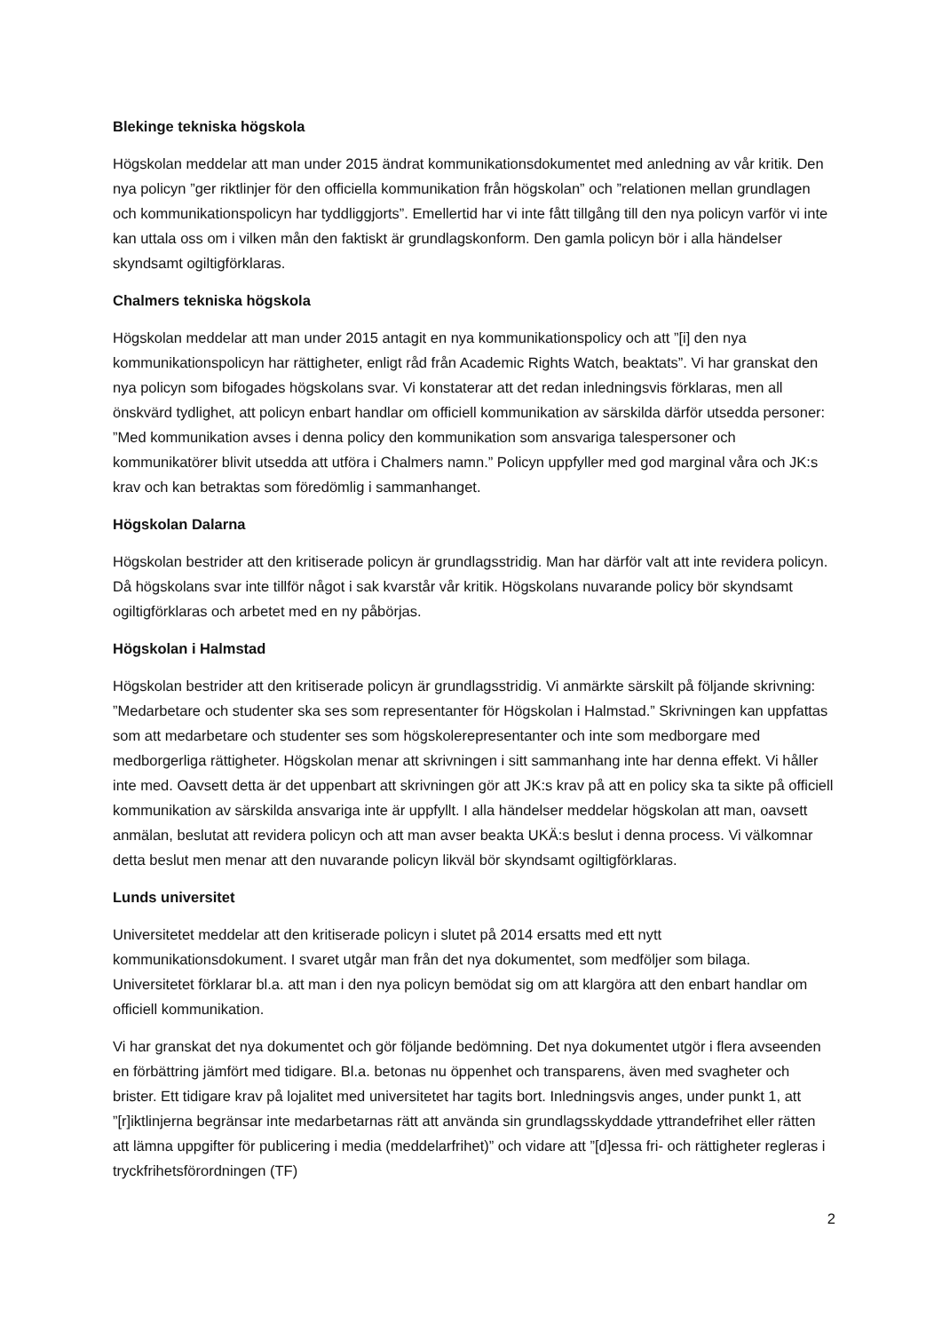Blekinge tekniska högskola
Högskolan meddelar att man under 2015 ändrat kommunikationsdokumentet med anledning av vår kritik. Den nya policyn ”ger riktlinjer för den officiella kommunikation från högskolan” och ”relationen mellan grundlagen och kommunikationspolicyn har tyddliggjorts”. Emellertid har vi inte fått tillgång till den nya policyn varför vi inte kan uttala oss om i vilken mån den faktiskt är grundlagskonform. Den gamla policyn bör i alla händelser skyndsamt ogiltigförklaras.
Chalmers tekniska högskola
Högskolan meddelar att man under 2015 antagit en nya kommunikationspolicy och att ”[i] den nya kommunikationspolicyn har rättigheter, enligt råd från Academic Rights Watch, beaktats”. Vi har granskat den nya policyn som bifogades högskolans svar. Vi konstaterar att det redan inledningsvis förklaras, men all önskvärd tydlighet, att policyn enbart handlar om officiell kommunikation av särskilda därför utsedda personer: ”Med kommunikation avses i denna policy den kommunikation som ansvariga talespersoner och kommunikatörer blivit utsedda att utföra i Chalmers namn.” Policyn uppfyller med god marginal våra och JK:s krav och kan betraktas som föredömlig i sammanhanget.
Högskolan Dalarna
Högskolan bestrider att den kritiserade policyn är grundlagsstridig. Man har därför valt att inte revidera policyn. Då högskolans svar inte tillför något i sak kvarstår vår kritik. Högskolans nuvarande policy bör skyndsamt ogiltigförklaras och arbetet med en ny påbörjas.
Högskolan i Halmstad
Högskolan bestrider att den kritiserade policyn är grundlagsstridig. Vi anmärkte särskilt på följande skrivning: ”Medarbetare och studenter ska ses som representanter för Högskolan i Halmstad.” Skrivningen kan uppfattas som att medarbetare och studenter ses som högskolerepresentanter och inte som medborgare med medborgerliga rättigheter. Högskolan menar att skrivningen i sitt sammanhang inte har denna effekt. Vi håller inte med. Oavsett detta är det uppenbart att skrivningen gör att JK:s krav på att en policy ska ta sikte på officiell kommunikation av särskilda ansvariga inte är uppfyllt. I alla händelser meddelar högskolan att man, oavsett anmälan, beslutat att revidera policyn och att man avser beakta UKÄ:s beslut i denna process. Vi välkomnar detta beslut men menar att den nuvarande policyn likväl bör skyndsamt ogiltigförklaras.
Lunds universitet
Universitetet meddelar att den kritiserade policyn i slutet på 2014 ersatts med ett nytt kommunikationsdokument. I svaret utgår man från det nya dokumentet, som medföljer som bilaga. Universitetet förklarar bl.a. att man i den nya policyn bemödat sig om att klargöra att den enbart handlar om officiell kommunikation.
Vi har granskat det nya dokumentet och gör följande bedömning. Det nya dokumentet utgör i flera avseenden en förbättring jämfört med tidigare. Bl.a. betonas nu öppenhet och transparens, även med svagheter och brister. Ett tidigare krav på lojalitet med universitetet har tagits bort. Inledningsvis anges, under punkt 1, att ”[r]iktlinjerna begränsar inte medarbetarnas rätt att använda sin grundlagsskyddade yttrandefrihet eller rätten att lämna uppgifter för publicering i media (meddelarfrihet)” och vidare att ”[d]essa fri- och rättigheter regleras i tryckfrihetsförordningen (TF)
2